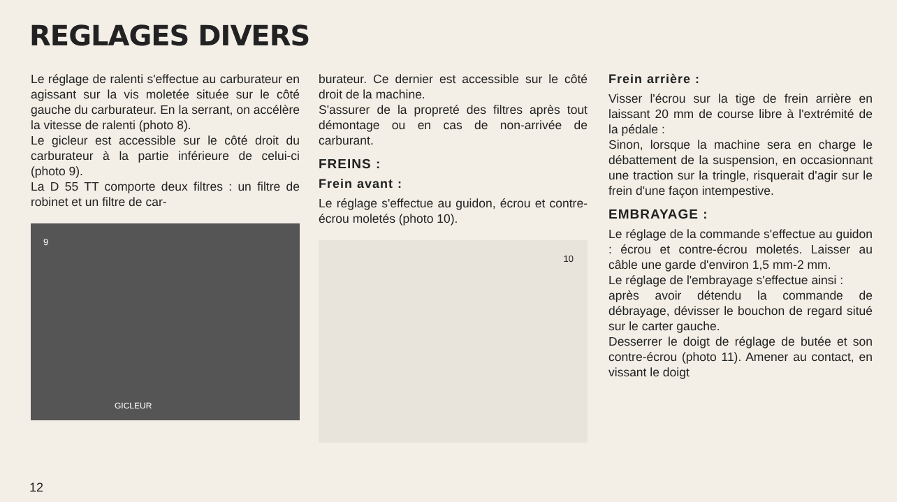REGLAGES DIVERS
Le réglage de ralenti s'effectue au carburateur en agissant sur la vis moletée située sur le côté gauche du carburateur. En la serrant, on accélère la vitesse de ralenti (photo 8).
Le gicleur est accessible sur le côté droit du carburateur à la partie inférieure de celui-ci (photo 9).
La D 55 TT comporte deux filtres : un filtre de robinet et un filtre de car-
9
GICLEUR
burateur. Ce dernier est accessible sur le côté droit de la machine.
S'assurer de la propreté des filtres après tout démontage ou en cas de non-arrivée de carburant.
FREINS :
Frein avant :
Le réglage s'effectue au guidon, écrou et contre-écrou moletés (photo 10).
10
Frein arrière :
Visser l'écrou sur la tige de frein arrière en laissant 20 mm de course libre à l'extrémité de la pédale :
Sinon, lorsque la machine sera en charge le débattement de la suspension, en occasionnant une traction sur la tringle, risquerait d'agir sur le frein d'une façon intempestive.
EMBRAYAGE :
Le réglage de la commande s'effectue au guidon : écrou et contre-écrou moletés. Laisser au câble une garde d'environ 1,5 mm-2 mm.
Le réglage de l'embrayage s'effectue ainsi :
après avoir détendu la commande de débrayage, dévisser le bouchon de regard situé sur le carter gauche.
Desserrer le doigt de réglage de butée et son contre-écrou (photo 11). Amener au contact, en vissant le doigt
12